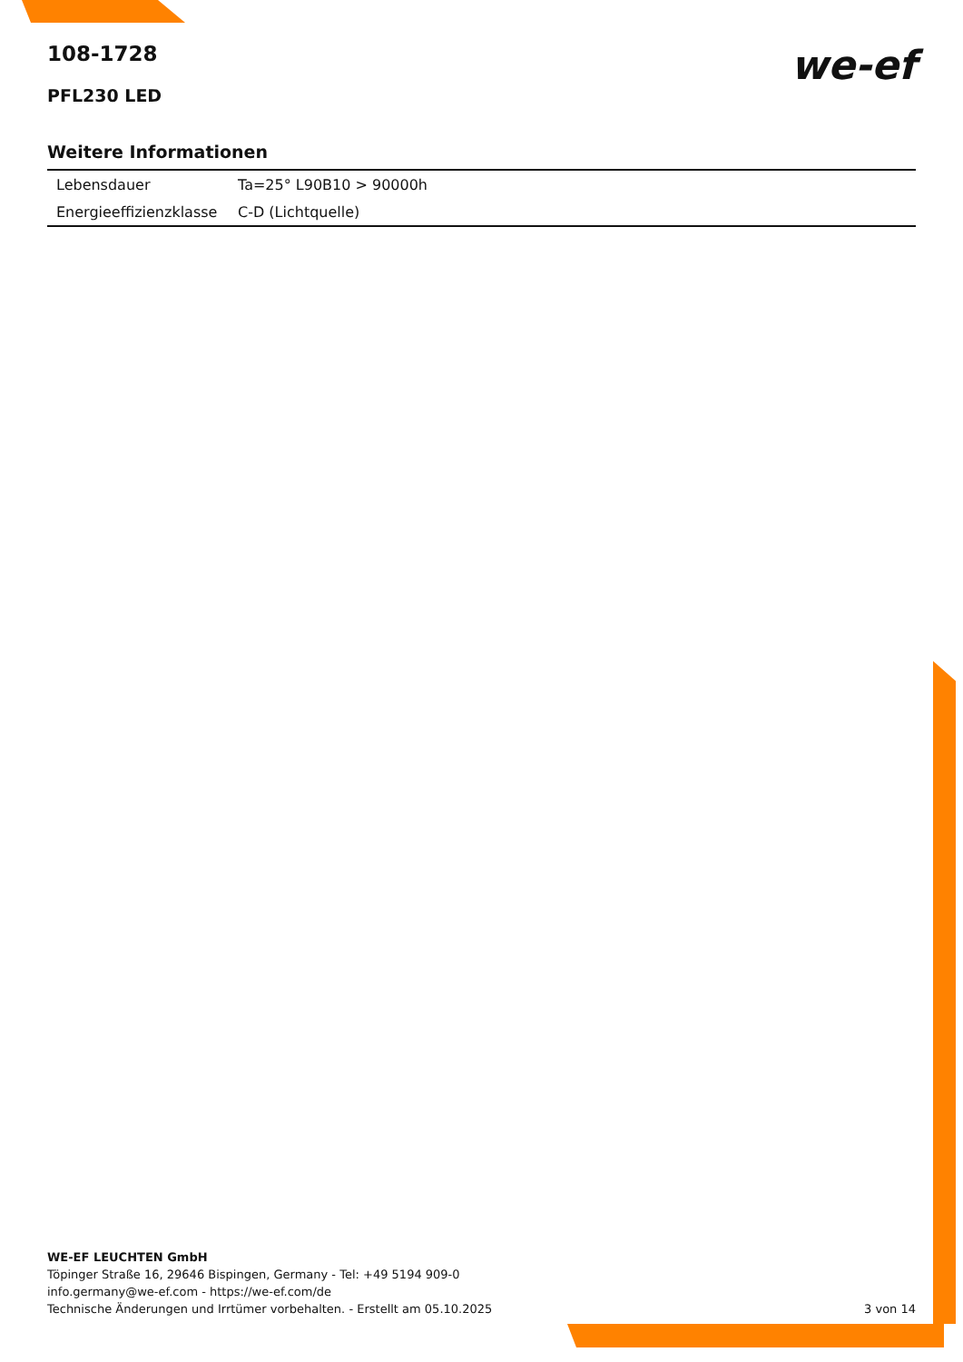108-1728
PFL230 LED
we-ef
Weitere Informationen
| Lebensdauer | Ta=25° L90B10 > 90000h |
| Energieeffizienzklasse | C-D (Lichtquelle) |
WE-EF LEUCHTEN GmbH
Töpinger Straße 16, 29646 Bispingen, Germany - Tel: +49 5194 909-0
info.germany@we-ef.com - https://we-ef.com/de
Technische Änderungen und Irrtümer vorbehalten. - Erstellt am 05.10.2025 3 von 14